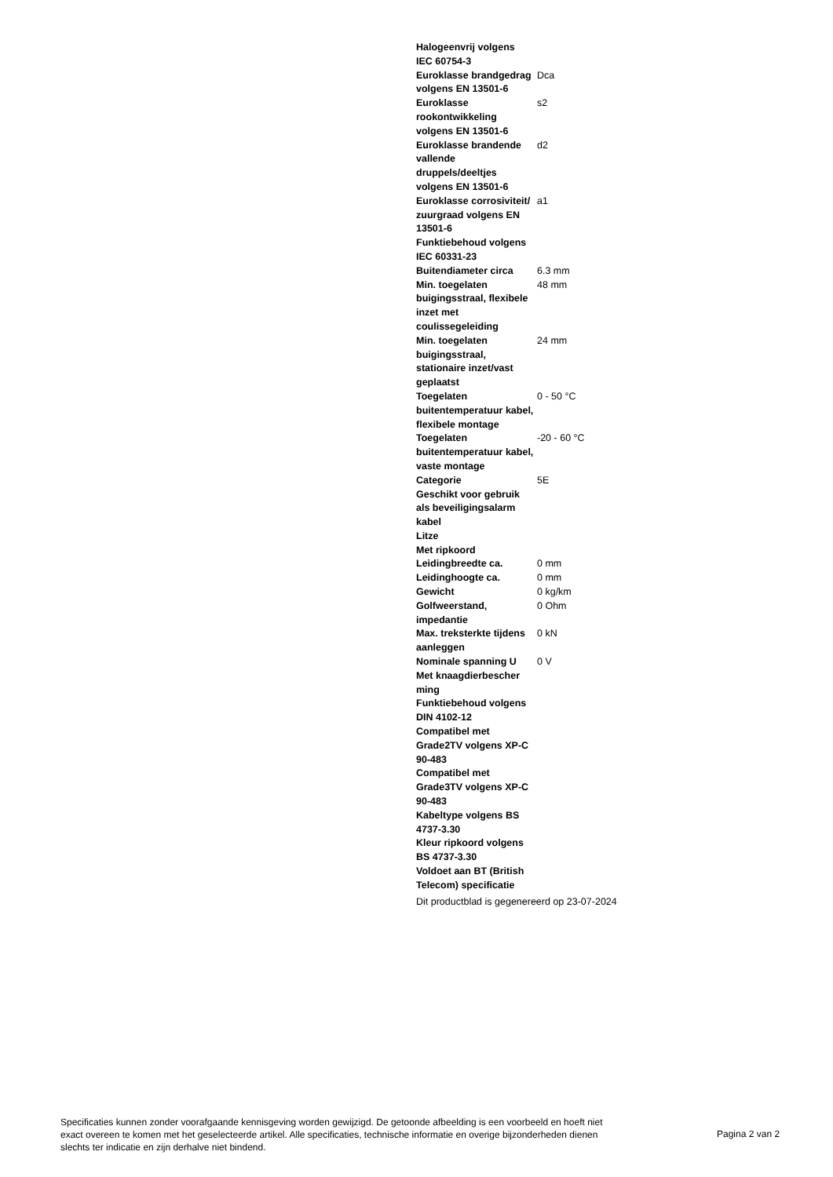| Halogeenvrij volgens IEC 60754-3 | |
| Euroklasse brandgedrag volgens EN 13501-6 | Dca |
| Euroklasse rookontwikkeling volgens EN 13501-6 | s2 |
| Euroklasse brandende vallende druppels/deeltjes volgens EN 13501-6 | d2 |
| Euroklasse corrosiviteit/ zuurgraad volgens EN 13501-6 | a1 |
| Funktiebehoud volgens IEC 60331-23 | |
| Buitendiameter circa | 6.3 mm |
| Min. toegelaten buigingsstraal, flexibele inzet met coulissegeleiding | 48 mm |
| Min. toegelaten buigingsstraal, stationaire inzet/vast geplaatst | 24 mm |
| Toegelaten buitentemperatuur kabel, flexibele montage | 0 - 50 °C |
| Toegelaten buitentemperatuur kabel, vaste montage | -20 - 60 °C |
| Categorie | 5E |
| Geschikt voor gebruik als beveiligingsalarm kabel | |
| Litze | |
| Met ripkoord | |
| Leidingbreedte ca. | 0 mm |
| Leidinghoogte ca. | 0 mm |
| Gewicht | 0 kg/km |
| Golfweerstand, impedantie | 0 Ohm |
| Max. treksterkte tijdens aanleggen | 0 kN |
| Nominale spanning U | 0 V |
| Met knaagdierbescher ming | |
| Funktiebehoud volgens DIN 4102-12 | |
| Compatibel met Grade2TV volgens XP-C 90-483 | |
| Compatibel met Grade3TV volgens XP-C 90-483 | |
| Kabeltype volgens BS 4737-3.30 | |
| Kleur ripkoord volgens BS 4737-3.30 | |
| Voldoet aan BT (British Telecom) specificatie | |
Dit productblad is gegenereerd op 23-07-2024
Specificaties kunnen zonder voorafgaande kennisgeving worden gewijzigd. De getoonde afbeelding is een voorbeeld en hoeft niet exact overeen te komen met het geselecteerde artikel. Alle specificaties, technische informatie en overige bijzonderheden dienen slechts ter indicatie en zijn derhalve niet bindend.
Pagina 2 van 2